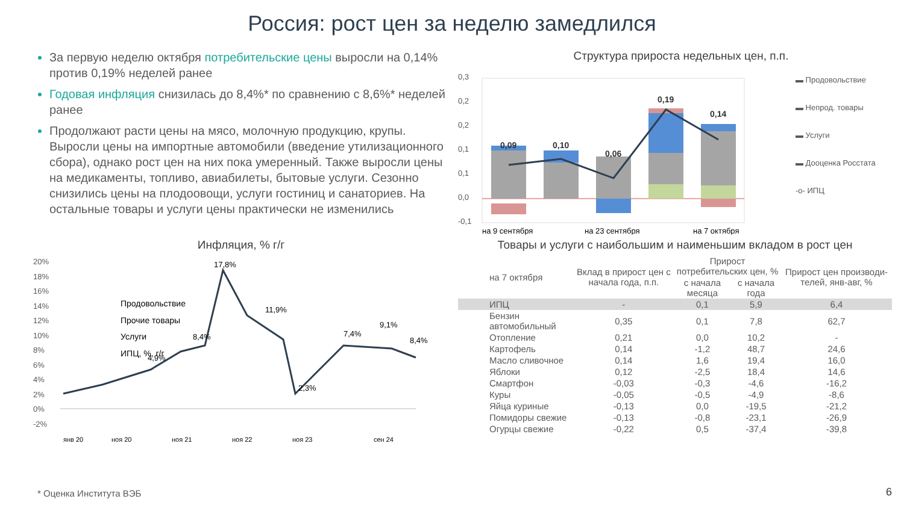Россия: рост цен за неделю замедлился
За первую неделю октября потребительские цены выросли на 0,14% против 0,19% неделей ранее
Годовая инфляция снизилась до 8,4%* по сравнению с 8,6%* неделей ранее
Продолжают расти цены на мясо, молочную продукцию, крупы. Выросли цены на импортные автомобили (введение утилизационного сбора), однако рост цен на них пока умеренный. Также выросли цены на медикаменты, топливо, авиабилеты, бытовые услуги. Сезонно снизились цены на плодоовощи, услуги гостиниц и санаториев. На остальные товары и услуги цены практически не изменились
Структура прироста недельных цен, п.п.
0,3
0,2
0,2
0,1
0,1
0,0
-0,1
0,09
0,10
0,06
0,19
0,14
на 9 сентября
на 23 сентября
на 7 октября
▬ Продовольствие
▬ Непрод. товары
▬ Услуги
▬ Дооценка Росстата
-o- ИПЦ
Инфляция, % г/г
20%
18%
16%
14%
12%
10%
8%
6%
4%
2%
0%
-2%
4,9%
8,4%
17,8%
11,9%
2,3%
7,4%
9,1%
8,4%
Продовольствие
Прочие товары
Услуги
ИПЦ, %, г/г
янв 20
ноя 20
ноя 21
ноя 22
ноя 23
сен 24
Товары и услуги с наибольшим и наименьшим вкладом в рост цен
| на 7 октября | Вклад в прирост цен с начала года, п.п. | Прирост потребительских цен, % | | Прирост цен производи-телей, янв-авг, % |
| --- | --- | --- | --- | --- |
| | | с начала месяца | с начала года | |
| ИПЦ | - | 0,1 | 5,9 | 6,4 |
| Бензин автомобильный | 0,35 | 0,1 | 7,8 | 62,7 |
| Отопление | 0,21 | 0,0 | 10,2 | - |
| Картофель | 0,14 | -1,2 | 48,7 | 24,6 |
| Масло сливочное | 0,14 | 1,6 | 19,4 | 16,0 |
| Яблоки | 0,12 | -2,5 | 18,4 | 14,6 |
| Смартфон | -0,03 | -0,3 | -4,6 | -16,2 |
| Куры | -0,05 | -0,5 | -4,9 | -8,6 |
| Яйца куриные | -0,13 | 0,0 | -19,5 | -21,2 |
| Помидоры свежие | -0,13 | -0,8 | -23,1 | -26,9 |
| Огурцы свежие | -0,22 | 0,5 | -37,4 | -39,8 |
* Оценка Института ВЭБ 6